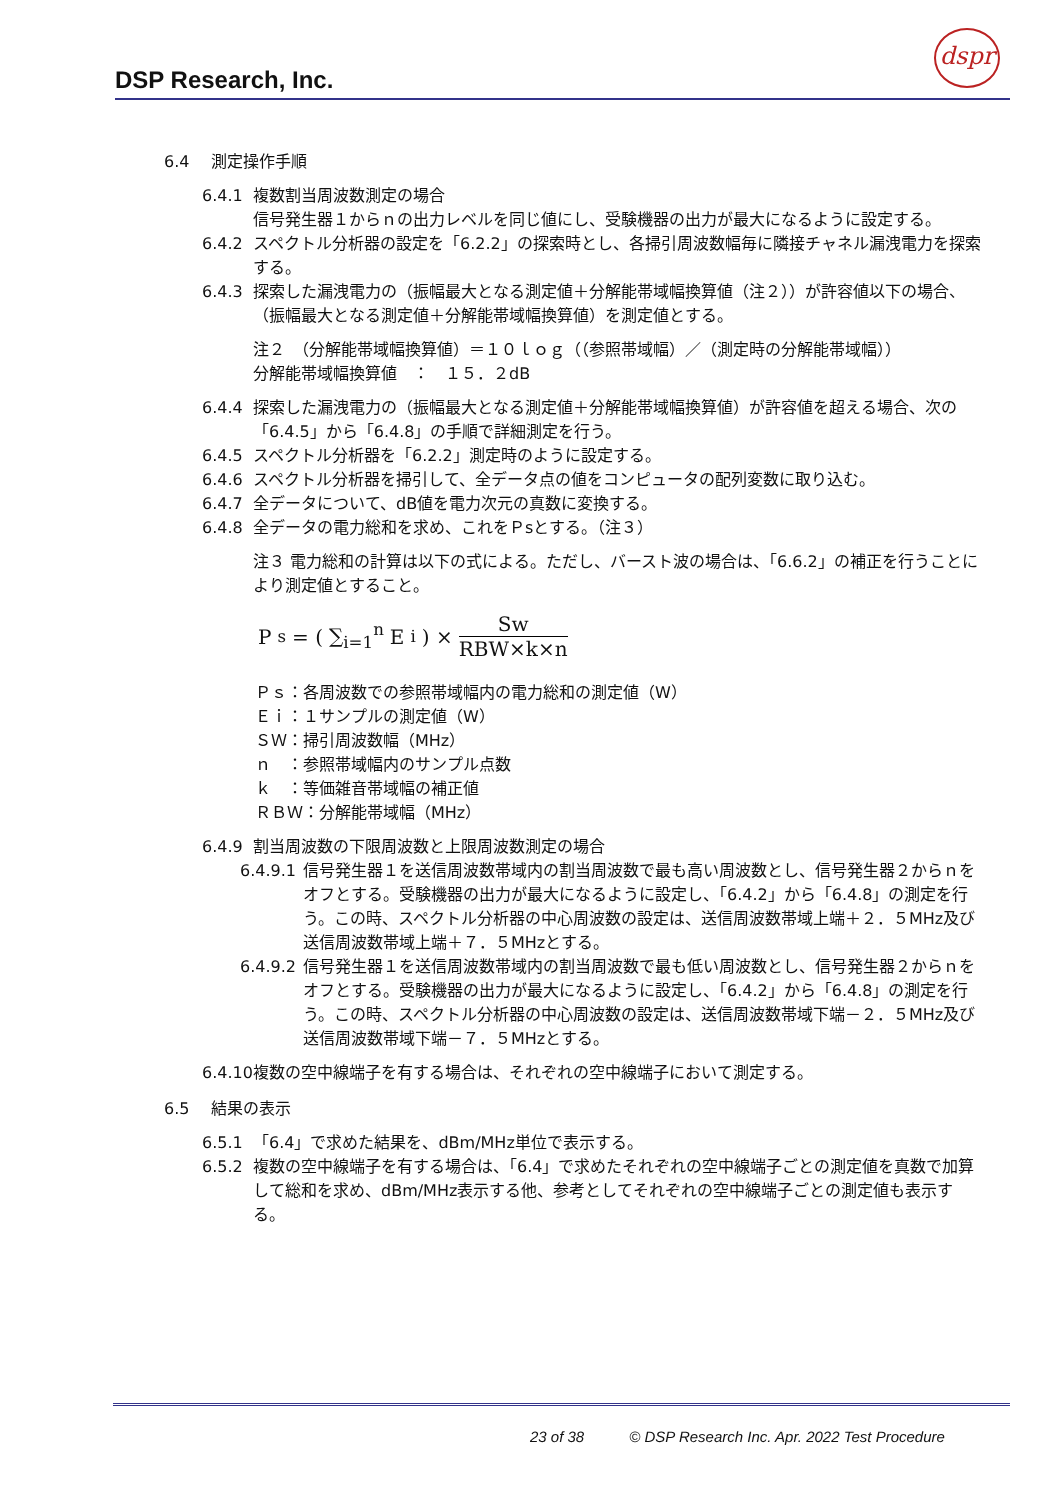DSP Research, Inc.
dspr
6.4　 測定操作手順
6.4.1 複数割当周波数測定の場合
信号発生器１からｎの出力レベルを同じ値にし、受験機器の出力が最大になるように設定する。
6.4.2 スペクトル分析器の設定を「6.2.2」の探索時とし、各掃引周波数幅毎に隣接チャネル漏洩電力を探索する。
6.4.3 探索した漏洩電力の（振幅最大となる測定値＋分解能帯域幅換算値（注２））が許容値以下の場合、（振幅最大となる測定値＋分解能帯域幅換算値）を測定値とする。
注２　（分解能帯域幅換算値）＝１０ｌｏｇ（（参照帯域幅）／（測定時の分解能帯域幅））
分解能帯域幅換算値　：　１５．２dB
6.4.4 探索した漏洩電力の（振幅最大となる測定値＋分解能帯域幅換算値）が許容値を超える場合、次の「6.4.5」から「6.4.8」の手順で詳細測定を行う。
6.4.5 スペクトル分析器を「6.2.2」測定時のように設定する。
6.4.6 スペクトル分析器を掃引して、全データ点の値をコンピュータの配列変数に取り込む。
6.4.7 全データについて、dB値を電力次元の真数に変換する。
6.4.8 全データの電力総和を求め、これをＰsとする。（注３）
注３ 電力総和の計算は以下の式による。ただし、バースト波の場合は、「6.6.2」の補正を行うことにより測定値とすること。
P<sub>s</sub> = ( ∑<sub>i=1</sub><sup>n</sup> E<sub>i</sub> ) × Sw RBW×k×n
Ｐｓ：各周波数での参照帯域幅内の電力総和の測定値（W）
Ｅｉ：１サンプルの測定値（W）
ＳＷ：掃引周波数幅（MHz）
ｎ　：参照帯域幅内のサンプル点数
ｋ　：等価雑音帯域幅の補正値
ＲＢＷ：分解能帯域幅（MHz）
6.4.9 割当周波数の下限周波数と上限周波数測定の場合
6.4.9.1 信号発生器１を送信周波数帯域内の割当周波数で最も高い周波数とし、信号発生器２からｎをオフとする。受験機器の出力が最大になるように設定し、「6.4.2」から「6.4.8」の測定を行う。この時、スペクトル分析器の中心周波数の設定は、送信周波数帯域上端＋２．５MHz及び送信周波数帯域上端＋７．５MHzとする。
6.4.9.2 信号発生器１を送信周波数帯域内の割当周波数で最も低い周波数とし、信号発生器２からｎをオフとする。受験機器の出力が最大になるように設定し、「6.4.2」から「6.4.8」の測定を行う。この時、スペクトル分析器の中心周波数の設定は、送信周波数帯域下端－２．５MHz及び送信周波数帯域下端－７．５MHzとする。
6.4.10 複数の空中線端子を有する場合は、それぞれの空中線端子において測定する。
6.5　 結果の表示
6.5.1 「6.4」で求めた結果を、dBm/MHz単位で表示する。
6.5.2 複数の空中線端子を有する場合は、「6.4」で求めたそれぞれの空中線端子ごとの測定値を真数で加算して総和を求め、dBm/MHz表示する他、参考としてそれぞれの空中線端子ごとの測定値も表示する。
23 of 38　　　© DSP Research Inc. Apr. 2022 Test Procedure